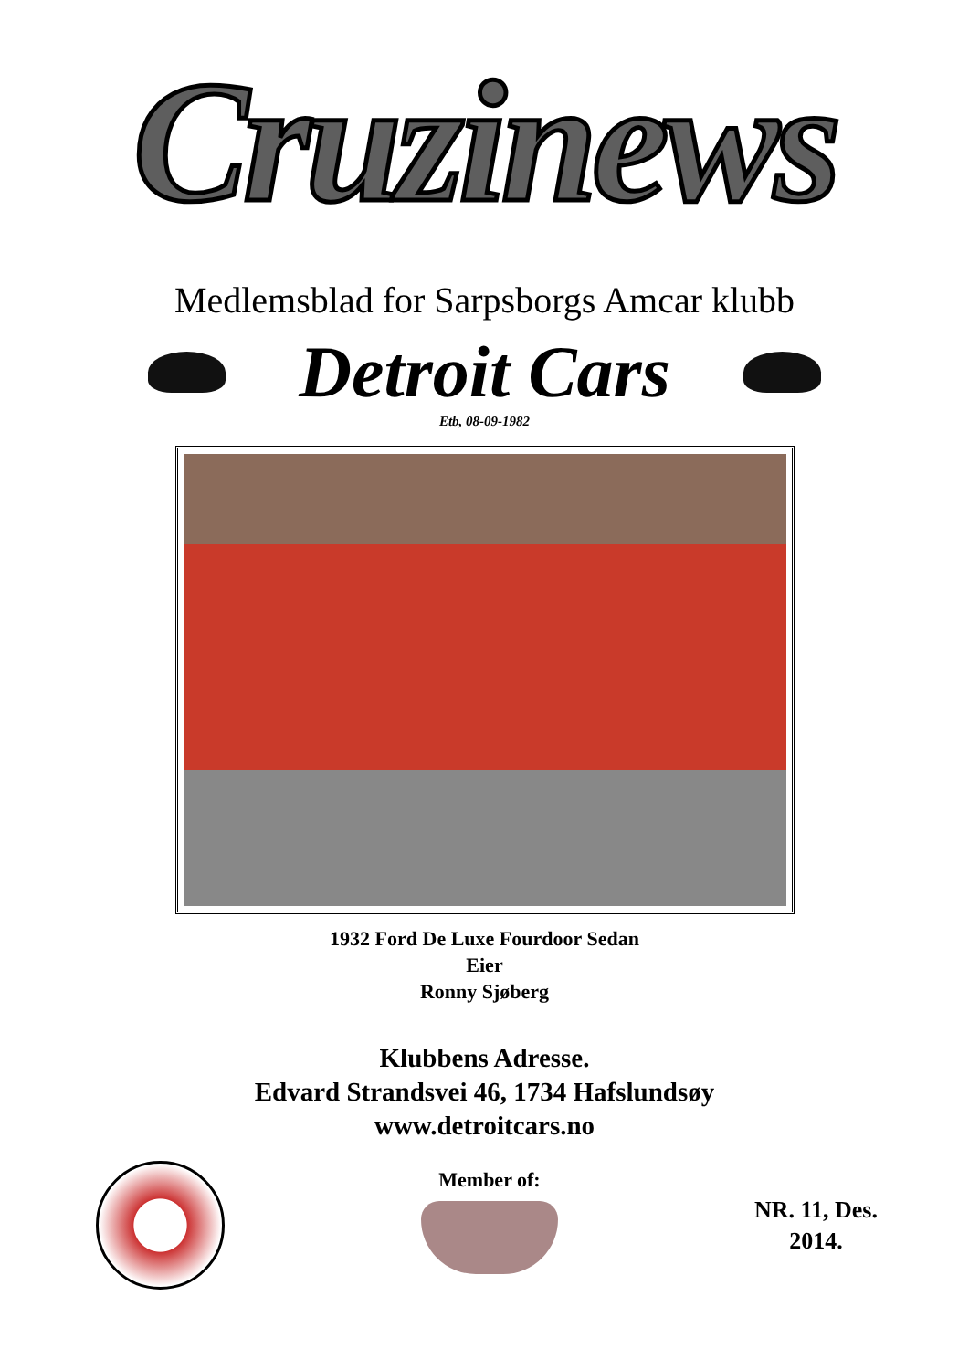Cruzinews
Medlemsblad for Sarpsborgs Amcar klubb
Detroit Cars
Etb, 08-09-1982
1932 Ford De Luxe Fourdoor Sedan
Eier
Ronny Sjøberg
Klubbens Adresse.
Edvard Strandsvei 46, 1734 Hafslundsøy
www.detroitcars.no
Member of:
NR. 11, Des.
2014.